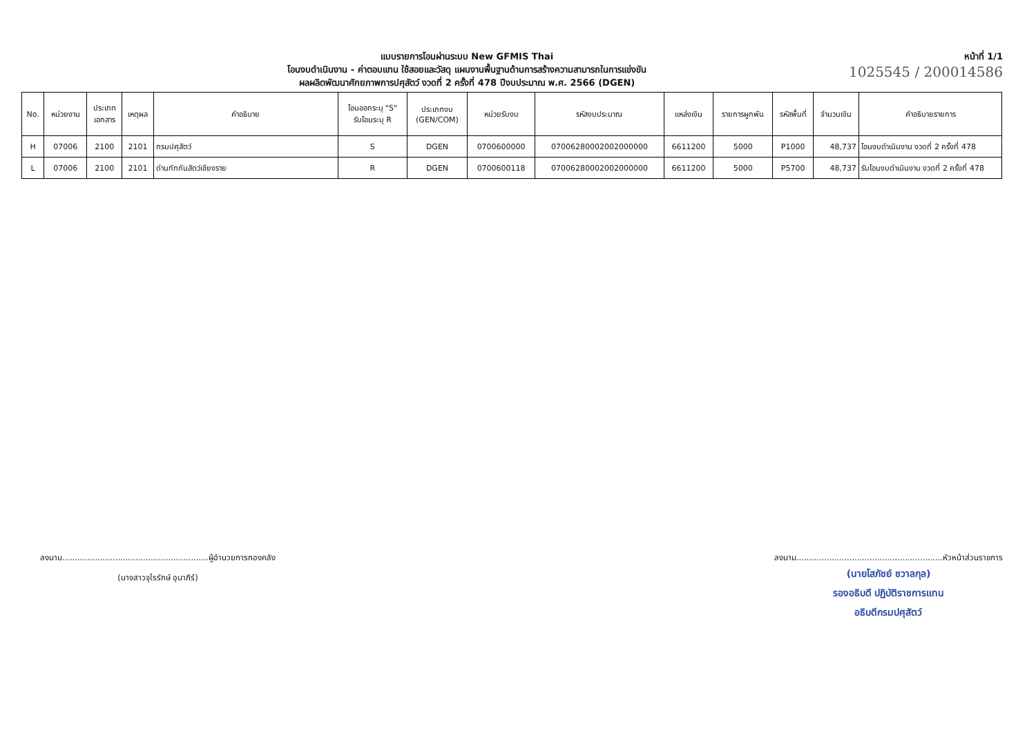แบบรายการโอนผ่านระบบ New GFMIS Thai
โอนงบดำเนินงาน - ค่าตอบแทน ใช้สอยและวัสดุ แผนงานพื้นฐานด้านการสร้างความสามารถในการแข่งขัน
ผลผลิตพัฒนาศักยภาพการปศุสัตว์ งวดที่ 2 ครั้งที่ 478 ปีงบประมาณ พ.ศ. 2566 (DGEN)
หน้าที่ 1/1
1025545 / 200014586
| No. | หน่วยงาน | ประเภท เอกสาร | เหตุผล | คำอธิบาย | โอนออกระบุ "S" รับโอนระบุ R | ประเภทงบ (GEN/COM) | หน่วยรับงบ | รหัสงบประมาณ | แหล่งเงิน | รายการผูกพัน | รหัสพื้นที่ | จำนวนเงิน | คำอธิบายรายการ |
| --- | --- | --- | --- | --- | --- | --- | --- | --- | --- | --- | --- | --- | --- |
| H | 07006 | 2100 | 2101 | กรมปศุสัตว์ | S | DGEN | 0700600000 | 07006280002002000000 | 6611200 | 5000 | P1000 | 48,737 | โอนงบดำเนินงาน งวดที่ 2 ครั้งที่ 478 |
| L | 07006 | 2100 | 2101 | ด่านกักกันสัตว์เชียงราย | R | DGEN | 0700600118 | 07006280002002000000 | 6611200 | 5000 | P5700 | 48,737 | รับโอนงบดำเนินงาน งวดที่ 2 ครั้งที่ 478 |
ลงนาม..........................................................ผู้อำนวยการกองคลัง
(นางสาวจุไรรักษ์ อุนาภีร์)
ลงนาม..........................................................หัวหน้าส่วนราชการ
(นายโสภัชย์ ชวาลกุล)
รองอธิบดี ปฏิบัติราชการแทน
อธิบดีกรมปศุสัตว์